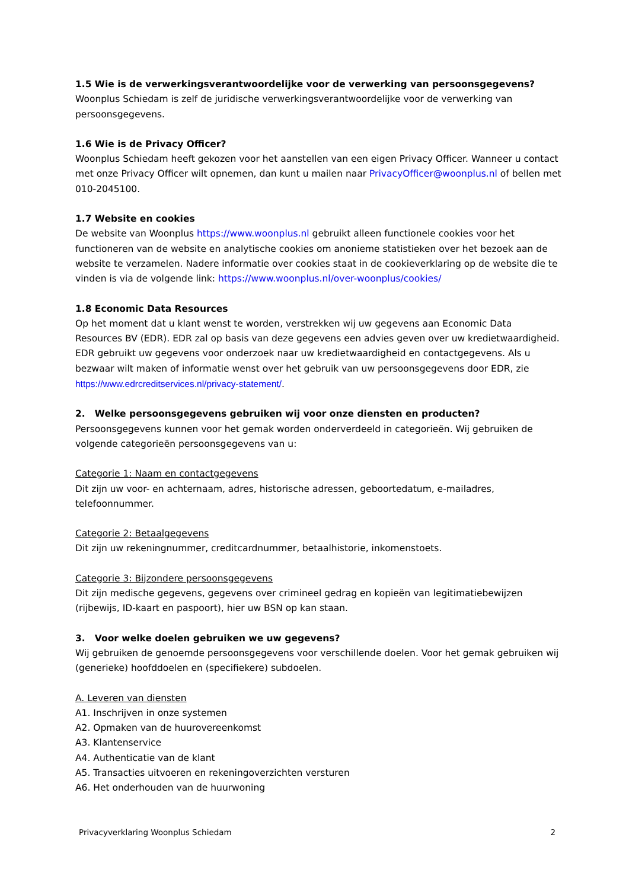1.5 Wie is de verwerkingsverantwoordelijke voor de verwerking van persoonsgegevens?
Woonplus Schiedam is zelf de juridische verwerkingsverantwoordelijke voor de verwerking van persoonsgegevens.
1.6 Wie is de Privacy Officer?
Woonplus Schiedam heeft gekozen voor het aanstellen van een eigen Privacy Officer. Wanneer u contact met onze Privacy Officer wilt opnemen, dan kunt u mailen naar PrivacyOfficer@woonplus.nl of bellen met 010-2045100.
1.7 Website en cookies
De website van Woonplus https://www.woonplus.nl gebruikt alleen functionele cookies voor het functioneren van de website en analytische cookies om anonieme statistieken over het bezoek aan de website te verzamelen. Nadere informatie over cookies staat in de cookieverklaring op de website die te vinden is via de volgende link: https://www.woonplus.nl/over-woonplus/cookies/
1.8 Economic Data Resources
Op het moment dat u klant wenst te worden, verstrekken wij uw gegevens aan Economic Data Resources BV (EDR). EDR zal op basis van deze gegevens een advies geven over uw kredietwaardigheid. EDR gebruikt uw gegevens voor onderzoek naar uw kredietwaardigheid en contactgegevens. Als u bezwaar wilt maken of informatie wenst over het gebruik van uw persoonsgegevens door EDR, zie https://www.edrcreditservices.nl/privacy-statement/.
2. Welke persoonsgegevens gebruiken wij voor onze diensten en producten?
Persoonsgegevens kunnen voor het gemak worden onderverdeeld in categorieën. Wij gebruiken de volgende categorieën persoonsgegevens van u:
Categorie 1: Naam en contactgegevens
Dit zijn uw voor- en achternaam, adres, historische adressen, geboortedatum, e-mailadres, telefoonnummer.
Categorie 2: Betaalgegevens
Dit zijn uw rekeningnummer, creditcardnummer, betaalhistorie, inkomenstoets.
Categorie 3: Bijzondere persoonsgegevens
Dit zijn medische gegevens, gegevens over crimineel gedrag en kopieën van legitimatiebewijzen (rijbewijs, ID-kaart en paspoort), hier uw BSN op kan staan.
3. Voor welke doelen gebruiken we uw gegevens?
Wij gebruiken de genoemde persoonsgegevens voor verschillende doelen. Voor het gemak gebruiken wij (generieke) hoofddoelen en (specifiekere) subdoelen.
A. Leveren van diensten
A1. Inschrijven in onze systemen
A2. Opmaken van de huurovereenkomst
A3. Klantenservice
A4. Authenticatie van de klant
A5. Transacties uitvoeren en rekeningoverzichten versturen
A6. Het onderhouden van de huurwoning
Privacyverklaring Woonplus Schiedam 2